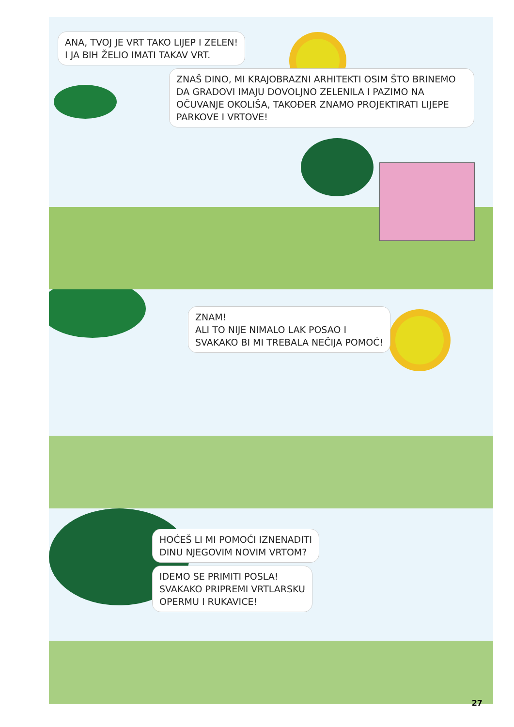ANA, TVOJ JE VRT TAKO LIJEP I ZELEN!
I JA BIH ŽELIO IMATI TAKAV VRT.
ZNAŠ DINO, MI KRAJOBRAZNI ARHITEKTI OSIM ŠTO BRINEMO DA GRADOVI IMAJU DOVOLJNO ZELENILA I PAZIMO NA OČUVANJE OKOLIŠA, TAKOĐER ZNAMO PROJEKTIRATI LIJEPE PARKOVE I VRTOVE!
ZNAM!
ALI TO NIJE NIMALO LAK POSAO I
SVAKAKO BI MI TREBALA NEČIJA POMOĆ!
HOĆEŠ LI MI POMOĆI IZNENADITI
DINU NJEGOVIM NOVIM VRTOM?
IDEMO SE PRIMITI POSLA!
SVAKAKO PRIPREMI VRTLARSKU
OPERMU I RUKAVICE!
27